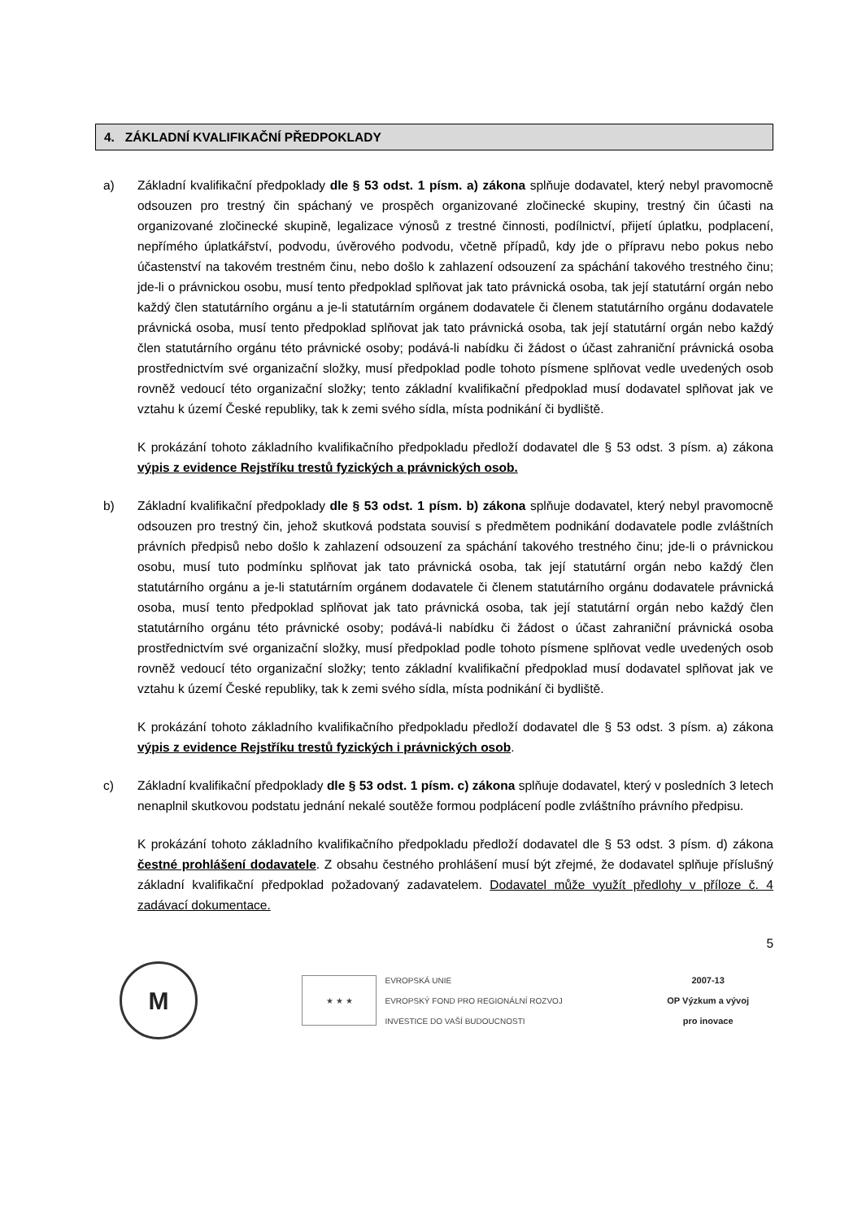4. ZÁKLADNÍ KVALIFIKAČNÍ PŘEDPOKLADY
a) Základní kvalifikační předpoklady dle § 53 odst. 1 písm. a) zákona splňuje dodavatel, který nebyl pravomocně odsouzen pro trestný čin spáchaný ve prospěch organizované zločinecké skupiny, trestný čin účasti na organizované zločinecké skupině, legalizace výnosů z trestné činnosti, podílnictví, přijetí úplatku, podplacení, nepřímého úplatkářství, podvodu, úvěrového podvodu, včetně případů, kdy jde o přípravu nebo pokus nebo účastenství na takovém trestném činu, nebo došlo k zahlazení odsouzení za spáchání takového trestného činu; jde-li o právnickou osobu, musí tento předpoklad splňovat jak tato právnická osoba, tak její statutární orgán nebo každý člen statutárního orgánu a je-li statutárním orgánem dodavatele či členem statutárního orgánu dodavatele právnická osoba, musí tento předpoklad splňovat jak tato právnická osoba, tak její statutární orgán nebo každý člen statutárního orgánu této právnické osoby; podává-li nabídku či žádost o účast zahraniční právnická osoba prostřednictvím své organizační složky, musí předpoklad podle tohoto písmene splňovat vedle uvedených osob rovněž vedoucí této organizační složky; tento základní kvalifikační předpoklad musí dodavatel splňovat jak ve vztahu k území České republiky, tak k zemi svého sídla, místa podnikání či bydliště.
K prokázání tohoto základního kvalifikačního předpokladu předloží dodavatel dle § 53 odst. 3 písm. a) zákona výpis z evidence Rejstříku trestů fyzických a právnických osob.
b) Základní kvalifikační předpoklady dle § 53 odst. 1 písm. b) zákona splňuje dodavatel, který nebyl pravomocně odsouzen pro trestný čin, jehož skutková podstata souvisí s předmětem podnikání dodavatele podle zvláštních právních předpisů nebo došlo k zahlazení odsouzení za spáchání takového trestného činu; jde-li o právnickou osobu, musí tuto podmínku splňovat jak tato právnická osoba, tak její statutární orgán nebo každý člen statutárního orgánu a je-li statutárním orgánem dodavatele či členem statutárního orgánu dodavatele právnická osoba, musí tento předpoklad splňovat jak tato právnická osoba, tak její statutární orgán nebo každý člen statutárního orgánu této právnické osoby; podává-li nabídku či žádost o účast zahraniční právnická osoba prostřednictvím své organizační složky, musí předpoklad podle tohoto písmene splňovat vedle uvedených osob rovněž vedoucí této organizační složky; tento základní kvalifikační předpoklad musí dodavatel splňovat jak ve vztahu k území České republiky, tak k zemi svého sídla, místa podnikání či bydliště.
K prokázání tohoto základního kvalifikačního předpokladu předloží dodavatel dle § 53 odst. 3 písm. a) zákona výpis z evidence Rejstříku trestů fyzických i právnických osob.
c) Základní kvalifikační předpoklady dle § 53 odst. 1 písm. c) zákona splňuje dodavatel, který v posledních 3 letech nenaplnil skutkovou podstatu jednání nekalé soutěže formou podplácení podle zvláštního právního předpisu.
K prokázání tohoto základního kvalifikačního předpokladu předloží dodavatel dle § 53 odst. 3 písm. d) zákona čestné prohlášení dodavatele. Z obsahu čestného prohlášení musí být zřejmé, že dodavatel splňuje příslušný základní kvalifikační předpoklad požadovaný zadavatelem. Dodavatel může využít předlohy v příloze č. 4 zadávací dokumentace.
5
M
★ ★ ★
EVROPSKÁ UNIE
EVROPSKÝ FOND PRO REGIONÁLNÍ ROZVOJ
INVESTICE DO VAŠÍ BUDOUCNOSTI
2007-13
OP Výzkum a vývoj
pro inovace